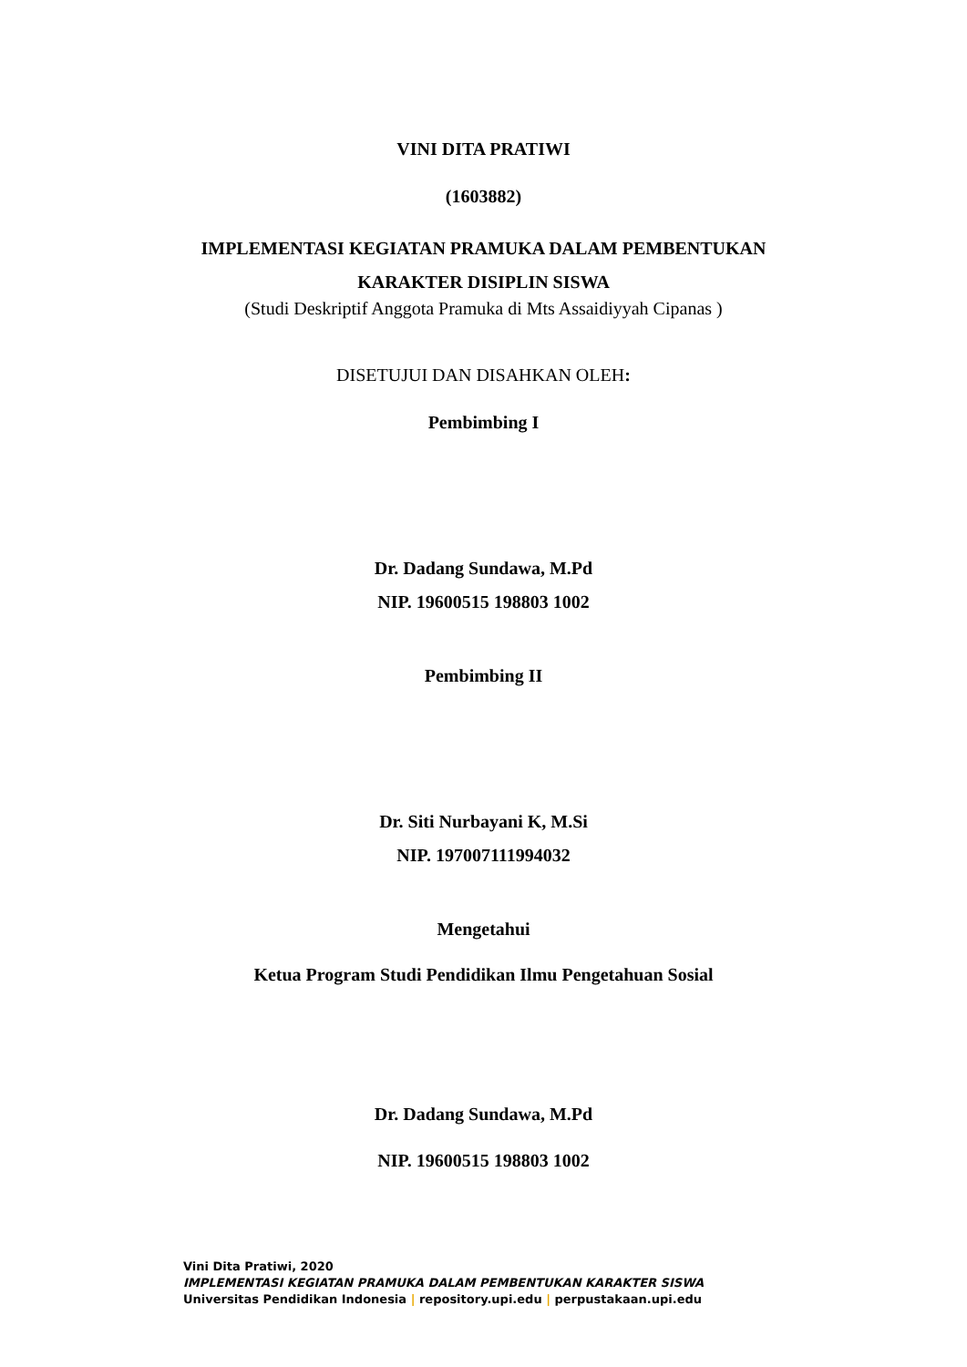VINI DITA PRATIWI
(1603882)
IMPLEMENTASI KEGIATAN PRAMUKA DALAM PEMBENTUKAN
KARAKTER DISIPLIN SISWA
(Studi Deskriptif Anggota Pramuka di Mts Assaidiyyah Cipanas )
DISETUJUI DAN DISAHKAN OLEH:
Pembimbing I
Dr. Dadang Sundawa, M.Pd
NIP. 19600515 198803 1002
Pembimbing II
Dr. Siti Nurbayani K, M.Si
NIP. 197007111994032
Mengetahui
Ketua Program Studi Pendidikan Ilmu Pengetahuan Sosial
Dr. Dadang Sundawa, M.Pd
NIP. 19600515 198803 1002
Vini Dita Pratiwi, 2020
IMPLEMENTASI KEGIATAN PRAMUKA DALAM PEMBENTUKAN KARAKTER SISWA
Universitas Pendidikan Indonesia | repository.upi.edu | perpustakaan.upi.edu